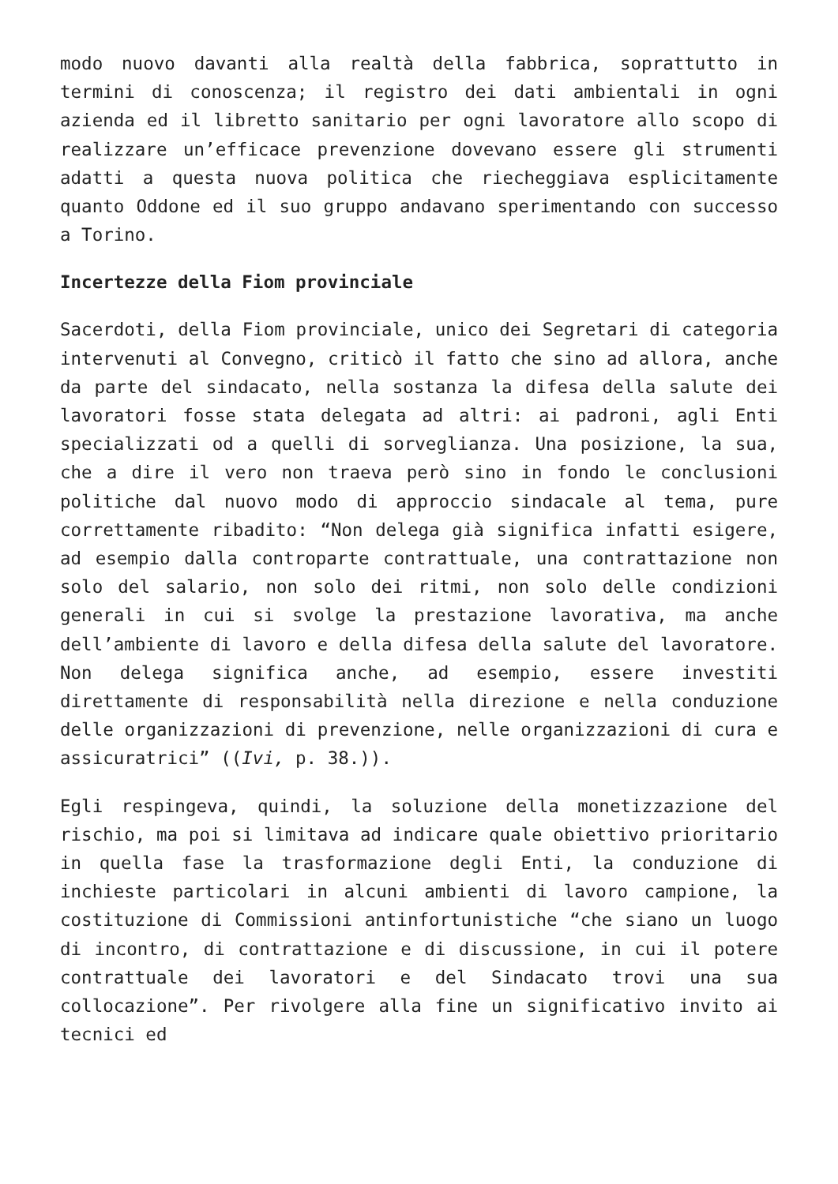modo nuovo davanti alla realtà della fabbrica, soprattutto in termini di conoscenza; il registro dei dati ambientali in ogni azienda ed il libretto sanitario per ogni lavoratore allo scopo di realizzare un’efficace prevenzione dovevano essere gli strumenti adatti a questa nuova politica che riecheggiava esplicitamente quanto Oddone ed il suo gruppo andavano sperimentando con successo a Torino.
Incertezze della Fiom provinciale
Sacerdoti, della Fiom provinciale, unico dei Segretari di categoria intervenuti al Convegno, criticò il fatto che sino ad allora, anche da parte del sindacato, nella sostanza la difesa della salute dei lavoratori fosse stata delegata ad altri: ai padroni, agli Enti specializzati od a quelli di sorveglianza. Una posizione, la sua, che a dire il vero non traeva però sino in fondo le conclusioni politiche dal nuovo modo di approccio sindacale al tema, pure correttamente ribadito: “Non delega già significa infatti esigere, ad esempio dalla controparte contrattuale, una contrattazione non solo del salario, non solo dei ritmi, non solo delle condizioni generali in cui si svolge la prestazione lavorativa, ma anche dell’ambiente di lavoro e della difesa della salute del lavoratore. Non delega significa anche, ad esempio, essere investiti direttamente di responsabilità nella direzione e nella conduzione delle organizzazioni di prevenzione, nelle organizzazioni di cura e assicuratrici” ((Ivi, p. 38.)).
Egli respingeva, quindi, la soluzione della monetizzazione del rischio, ma poi si limitava ad indicare quale obiettivo prioritario in quella fase la trasformazione degli Enti, la conduzione di inchieste particolari in alcuni ambienti di lavoro campione, la costituzione di Commissioni antinfortunistiche “che siano un luogo di incontro, di contrattazione e di discussione, in cui il potere contrattuale dei lavoratori e del Sindacato trovi una sua collocazione”. Per rivolgere alla fine un significativo invito ai tecnici ed